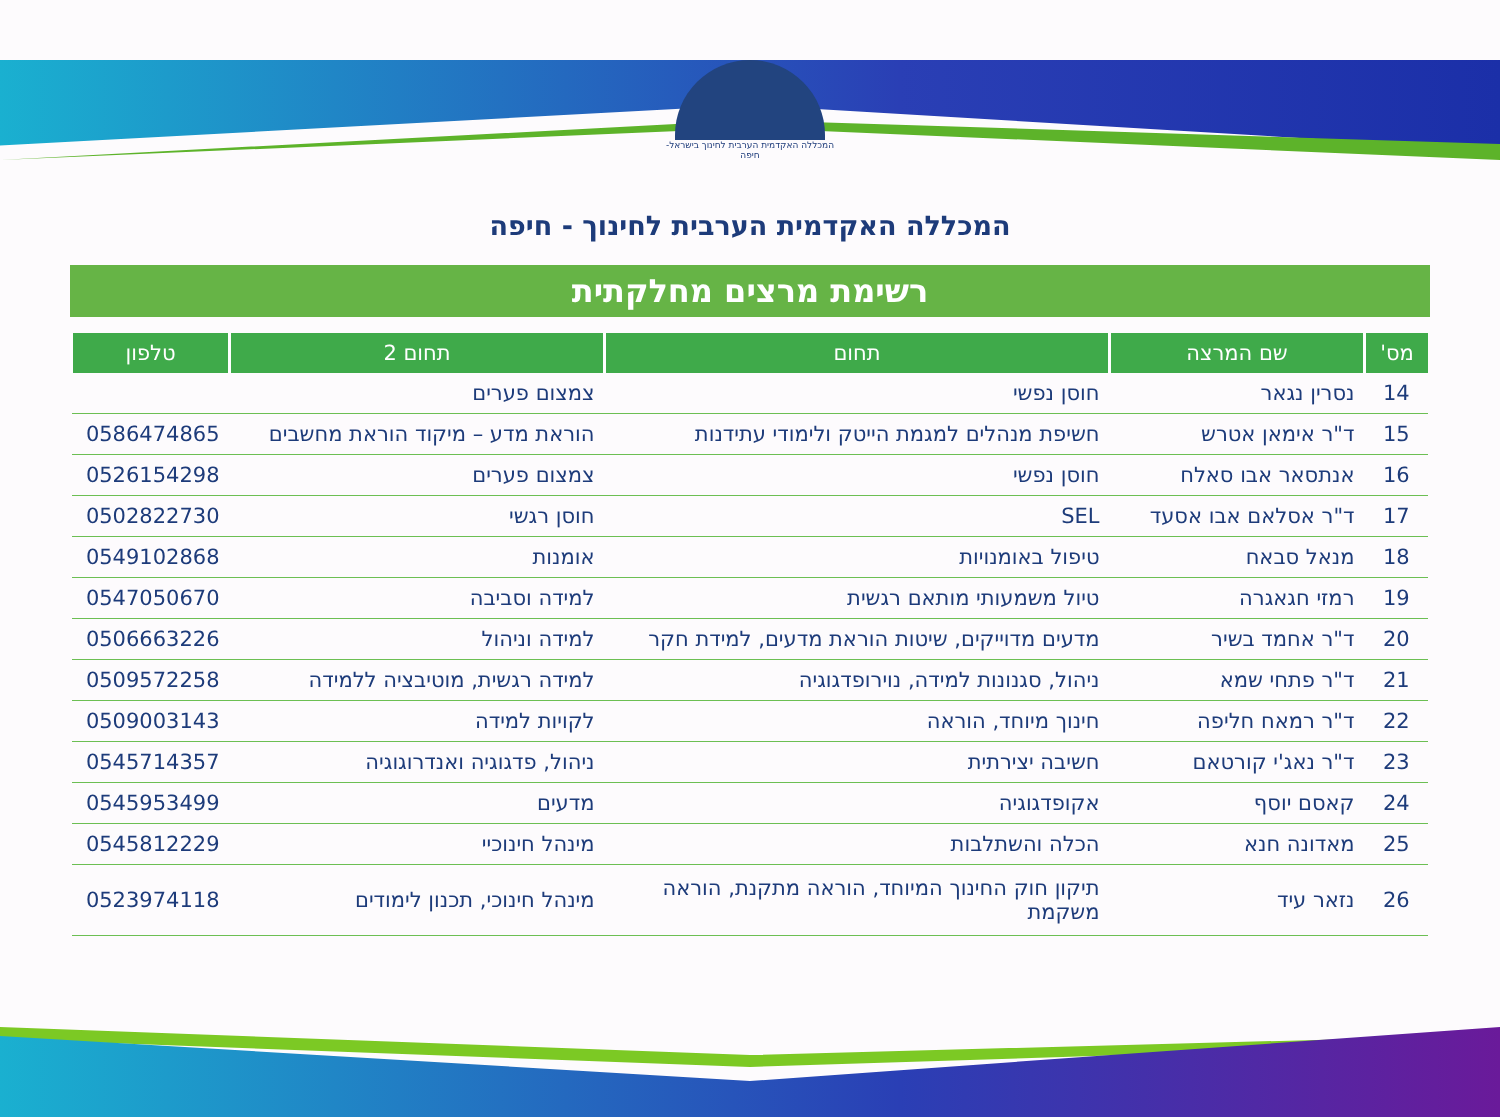המכללה האקדמית הערבית לחינוך בישראל-חיפה
המכללה האקדמית הערבית לחינוך - חיפה
רשימת מרצים מחלקתית
| מס' | שם המרצה | תחום | תחום 2 | טלפון |
| --- | --- | --- | --- | --- |
| 14 | נסרין נגאר | חוסן נפשי | צמצום פערים | |
| 15 | ד"ר אימאן אטרש | חשיפת מנהלים למגמת הייטק ולימודי עתידנות | הוראת מדע – מיקוד הוראת מחשבים | 0586474865 |
| 16 | אנתסאר אבו סאלח | חוסן נפשי | צמצום פערים | 0526154298 |
| 17 | ד"ר אסלאם אבו אסעד | SEL | חוסן רגשי | 0502822730 |
| 18 | מנאל סבאח | טיפול באומנויות | אומנות | 0549102868 |
| 19 | רמזי חגאגרה | טיול משמעותי מותאם רגשית | למידה וסביבה | 0547050670 |
| 20 | ד"ר אחמד בשיר | מדעים מדוייקים, שיטות הוראת מדעים, למידת חקר | למידה וניהול | 0506663226 |
| 21 | ד"ר פתחי שמא | ניהול, סגנונות למידה, נוירופדגוגיה | למידה רגשית, מוטיבציה ללמידה | 0509572258 |
| 22 | ד"ר רמאח חליפה | חינוך מיוחד, הוראה | לקויות למידה | 0509003143 |
| 23 | ד"ר נאג'י קורטאם | חשיבה יצירתית | ניהול, פדגוגיה ואנדרוגוגיה | 0545714357 |
| 24 | קאסם יוסף | אקופדגוגיה | מדעים | 0545953499 |
| 25 | מאדונה חנא | הכלה והשתלבות | מינהל חינוכיי | 0545812229 |
| 26 | נזאר עיד | תיקון חוק החינוך המיוחד, הוראה מתקנת, הוראה משקמת | מינהל חינוכי, תכנון לימודים | 0523974118 |